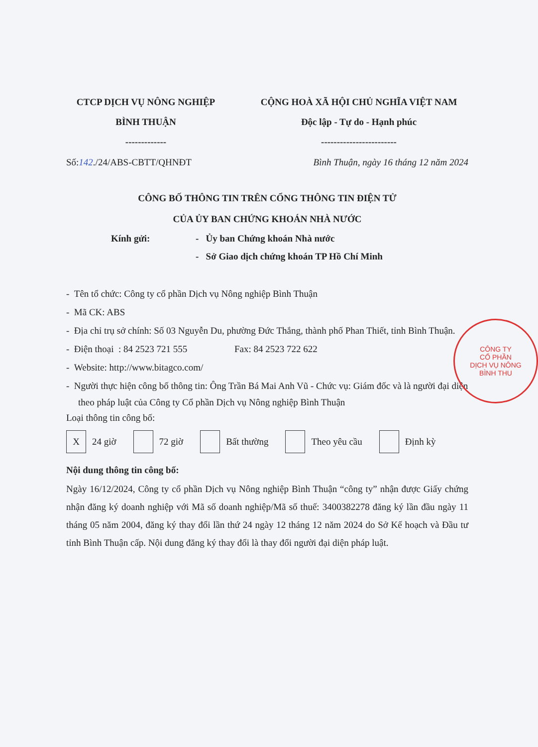CTCP DỊCH VỤ NÔNG NGHIỆP
BÌNH THUẬN
-------------
CỘNG HOÀ XÃ HỘI CHỦ NGHĨA VIỆT NAM
Độc lập - Tự do - Hạnh phúc
------------------------
Số:142./24/ABS-CBTT/QHNĐT Bình Thuận, ngày 16 tháng 12 năm 2024
CÔNG BỐ THÔNG TIN TRÊN CỔNG THÔNG TIN ĐIỆN TỬ
CỦA ỦY BAN CHỨNG KHOÁN NHÀ NƯỚC
Kính gửi: - Ủy ban Chứng khoán Nhà nước
- Sở Giao dịch chứng khoán TP Hồ Chí Minh
- Tên tổ chức: Công ty cổ phần Dịch vụ Nông nghiệp Bình Thuận
- Mã CK: ABS
- Địa chỉ trụ sở chính: Số 03 Nguyễn Du, phường Đức Thắng, thành phố Phan Thiết, tỉnh Bình Thuận.
- Điện thoại : 84 2523 721 555 Fax: 84 2523 722 622
- Website: http://www.bitagco.com/
- Người thực hiện công bố thông tin: Ông Trần Bá Mai Anh Vũ - Chức vụ: Giám đốc và là người đại diện theo pháp luật của Công ty Cổ phần Dịch vụ Nông nghiệp Bình Thuận
Loại thông tin công bố:
X 24 giờ 72 giờ Bất thường Theo yêu cầu Định kỳ
Nội dung thông tin công bố:
Ngày 16/12/2024, Công ty cổ phần Dịch vụ Nông nghiệp Bình Thuận “công ty” nhận được Giấy chứng nhận đăng ký doanh nghiệp với Mã số doanh nghiệp/Mã số thuế: 3400382278 đăng ký lần đầu ngày 11 tháng 05 năm 2004, đăng ký thay đổi lần thứ 24 ngày 12 tháng 12 năm 2024 do Sở Kế hoạch và Đầu tư tỉnh Bình Thuận cấp. Nội dung đăng ký thay đổi là thay đổi người đại diện pháp luật.
CÔNG TY
CỔ PHẦN
DỊCH VỤ NÔNG
BÌNH THU